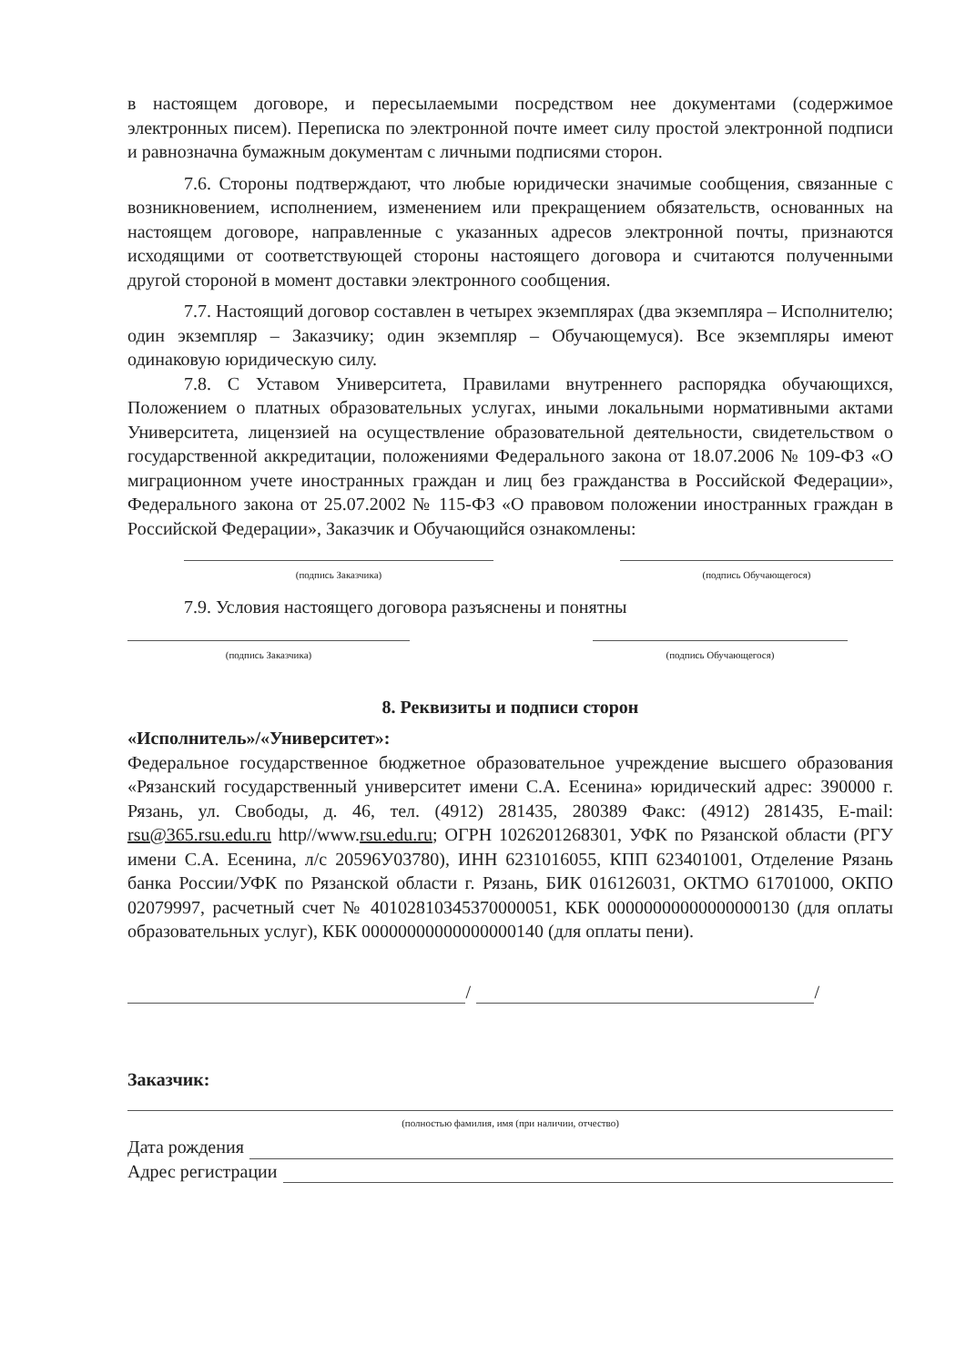в настоящем договоре, и пересылаемыми посредством нее документами (содержимое электронных писем). Переписка по электронной почте имеет силу простой электронной подписи и равнозначна бумажным документам с личными подписями сторон.
7.6. Стороны подтверждают, что любые юридически значимые сообщения, связанные с возникновением, исполнением, изменением или прекращением обязательств, основанных на настоящем договоре, направленные с указанных адресов электронной почты, признаются исходящими от соответствующей стороны настоящего договора и считаются полученными другой стороной в момент доставки электронного сообщения.
7.7. Настоящий договор составлен в четырех экземплярах (два экземпляра – Исполнителю; один экземпляр – Заказчику; один экземпляр – Обучающемуся). Все экземпляры имеют одинаковую юридическую силу.
7.8. С Уставом Университета, Правилами внутреннего распорядка обучающихся, Положением о платных образовательных услугах, иными локальными нормативными актами Университета, лицензией на осуществление образовательной деятельности, свидетельством о государственной аккредитации, положениями Федерального закона от 18.07.2006 № 109-ФЗ «О миграционном учете иностранных граждан и лиц без гражданства в Российской Федерации», Федерального закона от 25.07.2002 № 115-ФЗ «О правовом положении иностранных граждан в Российской Федерации», Заказчик и Обучающийся ознакомлены:
(подпись Заказчика) (подпись Обучающегося)
7.9. Условия настоящего договора разъяснены и понятны
(подпись Заказчика) (подпись Обучающегося)
8. Реквизиты и подписи сторон
«Исполнитель»/«Университет»:
Федеральное государственное бюджетное образовательное учреждение высшего образования «Рязанский государственный университет имени С.А. Есенина» юридический адрес: 390000 г. Рязань, ул. Свободы, д. 46, тел. (4912) 281435, 280389 Факс: (4912) 281435, E-mail: rsu@365.rsu.edu.ru http//www.rsu.edu.ru; ОГРН 1026201268301, УФК по Рязанской области (РГУ имени С.А. Есенина, л/с 20596У03780), ИНН 6231016055, КПП 623401001, Отделение Рязань банка России/УФК по Рязанской области г. Рязань, БИК 016126031, ОКТМО 61701000, ОКПО 02079997, расчетный счет № 40102810345370000051, КБК 00000000000000000130 (для оплаты образовательных услуг), КБК 00000000000000000140 (для оплаты пени).
/ /
Заказчик:
(полностью фамилия, имя (при наличии, отчество)
Дата рождения
Адрес регистрации